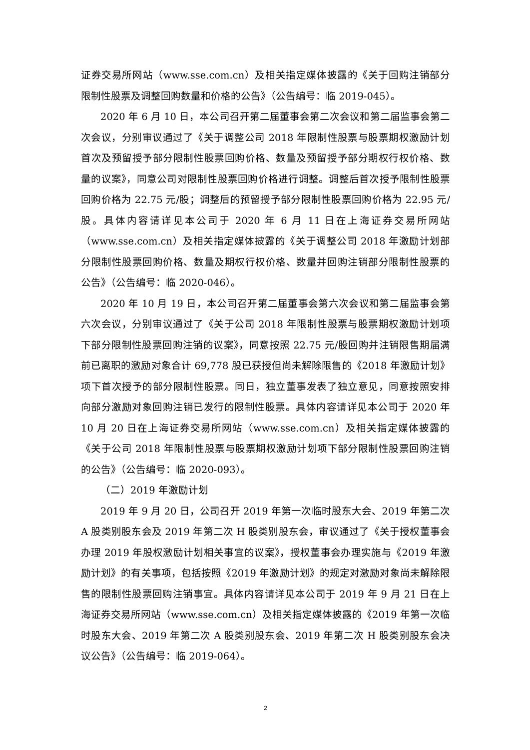证券交易所网站（www.sse.com.cn）及相关指定媒体披露的《关于回购注销部分限制性股票及调整回购数量和价格的公告》（公告编号：临 2019-045）。
2020 年 6 月 10 日，本公司召开第二届董事会第二次会议和第二届监事会第二次会议，分别审议通过了《关于调整公司 2018 年限制性股票与股票期权激励计划首次及预留授予部分限制性股票回购价格、数量及预留授予部分期权行权价格、数量的议案》，同意公司对限制性股票回购价格进行调整。调整后首次授予限制性股票回购价格为 22.75 元/股；调整后的预留授予部分限制性股票回购价格为 22.95 元/股。具体内容请详见本公司于 2020 年 6 月 11 日在上海证券交易所网站（www.sse.com.cn）及相关指定媒体披露的《关于调整公司 2018 年激励计划部分限制性股票回购价格、数量及期权行权价格、数量并回购注销部分限制性股票的公告》（公告编号：临 2020-046）。
2020 年 10 月 19 日，本公司召开第二届董事会第六次会议和第二届监事会第六次会议，分别审议通过了《关于公司 2018 年限制性股票与股票期权激励计划项下部分限制性股票回购注销的议案》，同意按照 22.75 元/股回购并注销限售期届满前已离职的激励对象合计 69,778 股已获授但尚未解除限售的《2018 年激励计划》项下首次授予的部分限制性股票。同日，独立董事发表了独立意见，同意按照安排向部分激励对象回购注销已发行的限制性股票。具体内容请详见本公司于 2020 年 10 月 20 日在上海证券交易所网站（www.sse.com.cn）及相关指定媒体披露的《关于公司 2018 年限制性股票与股票期权激励计划项下部分限制性股票回购注销的公告》（公告编号：临 2020-093）。
（二）2019 年激励计划
2019 年 9 月 20 日，公司召开 2019 年第一次临时股东大会、2019 年第二次 A 股类别股东会及 2019 年第二次 H 股类别股东会，审议通过了《关于授权董事会办理 2019 年股权激励计划相关事宜的议案》，授权董事会办理实施与《2019 年激励计划》的有关事项，包括按照《2019 年激励计划》的规定对激励对象尚未解除限售的限制性股票回购注销事宜。具体内容请详见本公司于 2019 年 9 月 21 日在上海证券交易所网站（www.sse.com.cn）及相关指定媒体披露的《2019 年第一次临时股东大会、2019 年第二次 A 股类别股东会、2019 年第二次 H 股类别股东会决议公告》（公告编号：临 2019-064）。
2